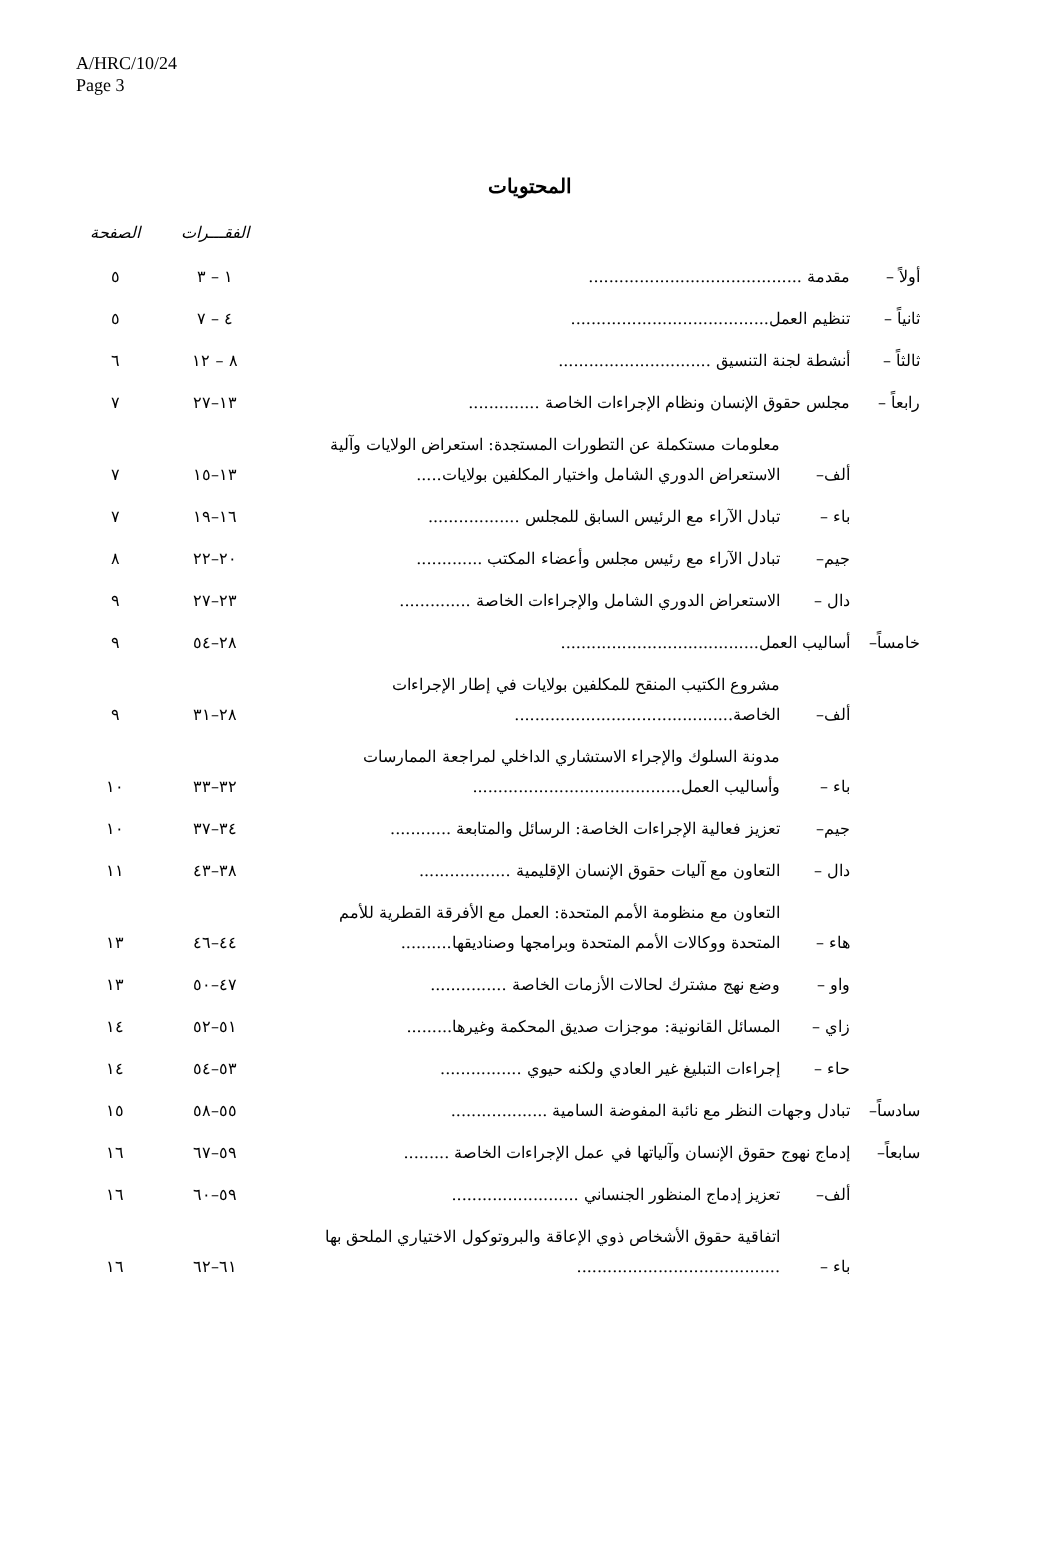A/HRC/10/24
Page 3
المحتويات
| | | | الفقـــرات | الصفحة |
| --- | --- | --- | --- | --- |
| أولاً – | مقدمة .......................................... | | ١ – ٣ | ٥ |
| ثانياً – | تنظيم العمل....................................... | | ٤ – ٧ | ٥ |
| ثالثاً – | أنشطة لجنة التنسيق .............................. | | ٨ – ١٢ | ٦ |
| رابعاً – | مجلس حقوق الإنسان ونظام الإجراءات الخاصة .............. | | ١٣–٢٧ | ٧ |
| | ألف– | معلومات مستكملة عن التطورات المستجدة: استعراض الولايات وآلية الاستعراض الدوري الشامل واختيار المكلفين بولايات..... | ١٣–١٥ | ٧ |
| | باء – | تبادل الآراء مع الرئيس السابق للمجلس .................. | ١٦–١٩ | ٧ |
| | جيم– | تبادل الآراء مع رئيس مجلس وأعضاء المكتب ............. | ٢٠–٢٢ | ٨ |
| | دال – | الاستعراض الدوري الشامل والإجراءات الخاصة .............. | ٢٣–٢٧ | ٩ |
| خامساً– | أساليب العمل....................................... | | ٢٨–٥٤ | ٩ |
| | ألف– | مشروع الكتيب المنقح للمكلفين بولايات في إطار الإجراءات الخاصة........................................... | ٢٨–٣١ | ٩ |
| | باء – | مدونة السلوك والإجراء الاستشاري الداخلي لمراجعة الممارسات وأساليب العمل......................................... | ٣٢–٣٣ | ١٠ |
| | جيم– | تعزيز فعالية الإجراءات الخاصة: الرسائل والمتابعة ............ | ٣٤–٣٧ | ١٠ |
| | دال – | التعاون مع آليات حقوق الإنسان الإقليمية .................. | ٣٨–٤٣ | ١١ |
| | هاء – | التعاون مع منظومة الأمم المتحدة: العمل مع الأفرقة القطرية للأمم المتحدة ووكالات الأمم المتحدة وبرامجها وصناديقها.......... | ٤٤–٤٦ | ١٣ |
| | واو – | وضع نهج مشترك لحالات الأزمات الخاصة ............... | ٤٧–٥٠ | ١٣ |
| | زاي – | المسائل القانونية: موجزات صديق المحكمة وغيرها......... | ٥١–٥٢ | ١٤ |
| | حاء – | إجراءات التبليغ غير العادي ولكنه حيوي ................ | ٥٣–٥٤ | ١٤ |
| سادساً– | تبادل وجهات النظر مع نائبة المفوضة السامية ................... | | ٥٥–٥٨ | ١٥ |
| سابعاً– | إدماج نهوج حقوق الإنسان وآلياتها في عمل الإجراءات الخاصة ......... | | ٥٩–٦٧ | ١٦ |
| | ألف– | تعزيز إدماج المنظور الجنساني ......................... | ٥٩–٦٠ | ١٦ |
| | باء – | اتفاقية حقوق الأشخاص ذوي الإعاقة والبروتوكول الاختياري الملحق بها ........................................ | ٦١–٦٢ | ١٦ |